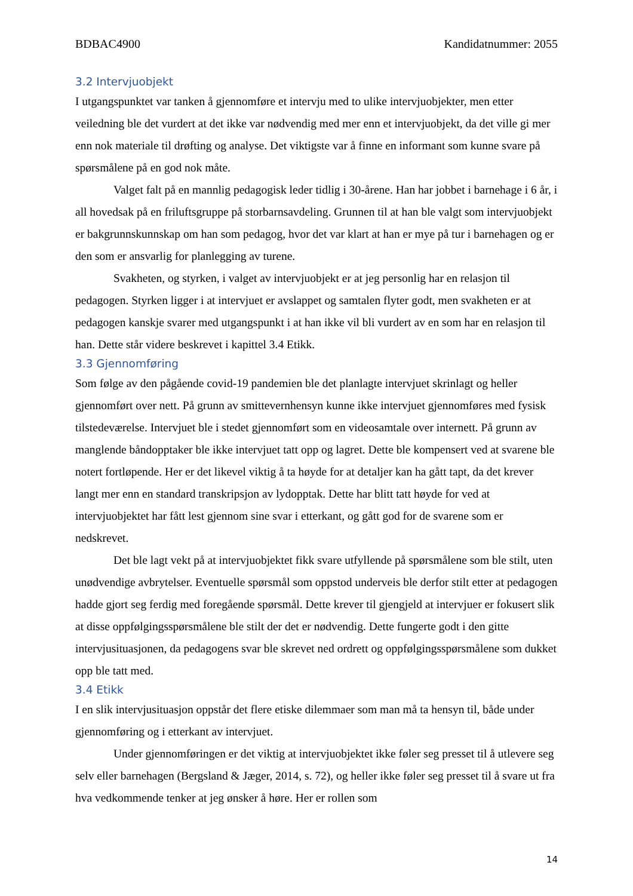BDBAC4900 Kandidatnummer: 2055
3.2 Intervjuobjekt
I utgangspunktet var tanken å gjennomføre et intervju med to ulike intervjuobjekter, men etter veiledning ble det vurdert at det ikke var nødvendig med mer enn et intervjuobjekt, da det ville gi mer enn nok materiale til drøfting og analyse. Det viktigste var å finne en informant som kunne svare på spørsmålene på en god nok måte.
Valget falt på en mannlig pedagogisk leder tidlig i 30-årene. Han har jobbet i barnehage i 6 år, i all hovedsak på en friluftsgruppe på storbarnsavdeling. Grunnen til at han ble valgt som intervjuobjekt er bakgrunnskunnskap om han som pedagog, hvor det var klart at han er mye på tur i barnehagen og er den som er ansvarlig for planlegging av turene.
Svakheten, og styrken, i valget av intervjuobjekt er at jeg personlig har en relasjon til pedagogen. Styrken ligger i at intervjuet er avslappet og samtalen flyter godt, men svakheten er at pedagogen kanskje svarer med utgangspunkt i at han ikke vil bli vurdert av en som har en relasjon til han. Dette står videre beskrevet i kapittel 3.4 Etikk.
3.3 Gjennomføring
Som følge av den pågående covid-19 pandemien ble det planlagte intervjuet skrinlagt og heller gjennomført over nett. På grunn av smittevernhensyn kunne ikke intervjuet gjennomføres med fysisk tilstedeværelse. Intervjuet ble i stedet gjennomført som en videosamtale over internett. På grunn av manglende båndopptaker ble ikke intervjuet tatt opp og lagret. Dette ble kompensert ved at svarene ble notert fortløpende. Her er det likevel viktig å ta høyde for at detaljer kan ha gått tapt, da det krever langt mer enn en standard transkripsjon av lydopptak. Dette har blitt tatt høyde for ved at intervjuobjektet har fått lest gjennom sine svar i etterkant, og gått god for de svarene som er nedskrevet.
Det ble lagt vekt på at intervjuobjektet fikk svare utfyllende på spørsmålene som ble stilt, uten unødvendige avbrytelser. Eventuelle spørsmål som oppstod underveis ble derfor stilt etter at pedagogen hadde gjort seg ferdig med foregående spørsmål. Dette krever til gjengjeld at intervjuer er fokusert slik at disse oppfølgingsspørsmålene ble stilt der det er nødvendig. Dette fungerte godt i den gitte intervjusituasjonen, da pedagogens svar ble skrevet ned ordrett og oppfølgingsspørsmålene som dukket opp ble tatt med.
3.4 Etikk
I en slik intervjusituasjon oppstår det flere etiske dilemmaer som man må ta hensyn til, både under gjennomføring og i etterkant av intervjuet.
Under gjennomføringen er det viktig at intervjuobjektet ikke føler seg presset til å utlevere seg selv eller barnehagen (Bergsland & Jæger, 2014, s. 72), og heller ikke føler seg presset til å svare ut fra hva vedkommende tenker at jeg ønsker å høre. Her er rollen som
14